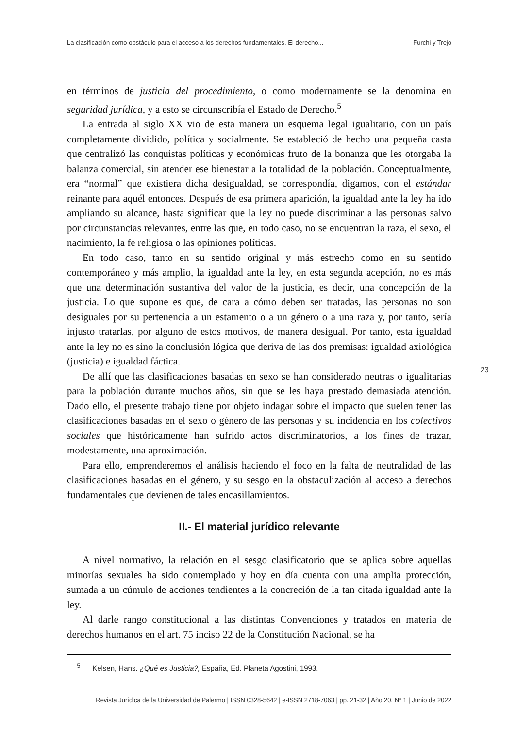La clasificación como obstáculo para el acceso a los derechos fundamentales. El derecho... Furchi y Trejo
en términos de justicia del procedimiento, o como modernamente se la denomina en seguridad jurídica, y a esto se circunscribía el Estado de Derecho.<sup>5</sup>
La entrada al siglo XX vio de esta manera un esquema legal igualitario, con un país completamente dividido, política y socialmente. Se estableció de hecho una pequeña casta que centralizó las conquistas políticas y económicas fruto de la bonanza que les otorgaba la balanza comercial, sin atender ese bienestar a la totalidad de la población. Conceptualmente, era “normal” que existiera dicha desigualdad, se correspondía, digamos, con el estándar reinante para aquél entonces. Después de esa primera aparición, la igualdad ante la ley ha ido ampliando su alcance, hasta significar que la ley no puede discriminar a las personas salvo por circunstancias relevantes, entre las que, en todo caso, no se encuentran la raza, el sexo, el nacimiento, la fe religiosa o las opiniones políticas.
En todo caso, tanto en su sentido original y más estrecho como en su sentido contemporáneo y más amplio, la igualdad ante la ley, en esta segunda acepción, no es más que una determinación sustantiva del valor de la justicia, es decir, una concepción de la justicia. Lo que supone es que, de cara a cómo deben ser tratadas, las personas no son desiguales por su pertenencia a un estamento o a un género o a una raza y, por tanto, sería injusto tratarlas, por alguno de estos motivos, de manera desigual. Por tanto, esta igualdad ante la ley no es sino la conclusión lógica que deriva de las dos premisas: igualdad axiológica (justicia) e igualdad fáctica.
De allí que las clasificaciones basadas en sexo se han considerado neutras o igualitarias para la población durante muchos años, sin que se les haya prestado demasiada atención. Dado ello, el presente trabajo tiene por objeto indagar sobre el impacto que suelen tener las clasificaciones basadas en el sexo o género de las personas y su incidencia en los colectivos sociales que históricamente han sufrido actos discriminatorios, a los fines de trazar, modestamente, una aproximación.
Para ello, emprenderemos el análisis haciendo el foco en la falta de neutralidad de las clasificaciones basadas en el género, y su sesgo en la obstaculización al acceso a derechos fundamentales que devienen de tales encasillamientos.
II.- El material jurídico relevante
A nivel normativo, la relación en el sesgo clasificatorio que se aplica sobre aquellas minorías sexuales ha sido contemplado y hoy en día cuenta con una amplia protección, sumada a un cúmulo de acciones tendientes a la concreción de la tan citada igualdad ante la ley.
Al darle rango constitucional a las distintas Convenciones y tratados en materia de derechos humanos en el art. 75 inciso 22 de la Constitución Nacional, se ha
23
<sup>5</sup> Kelsen, Hans. ¿Qué es Justicia?, España, Ed. Planeta Agostini, 1993.
Revista Jurídica de la Universidad de Palermo | ISSN 0328-5642 | e-ISSN 2718-7063 | pp. 21-32 | Año 20, Nº 1 | Junio de 2022